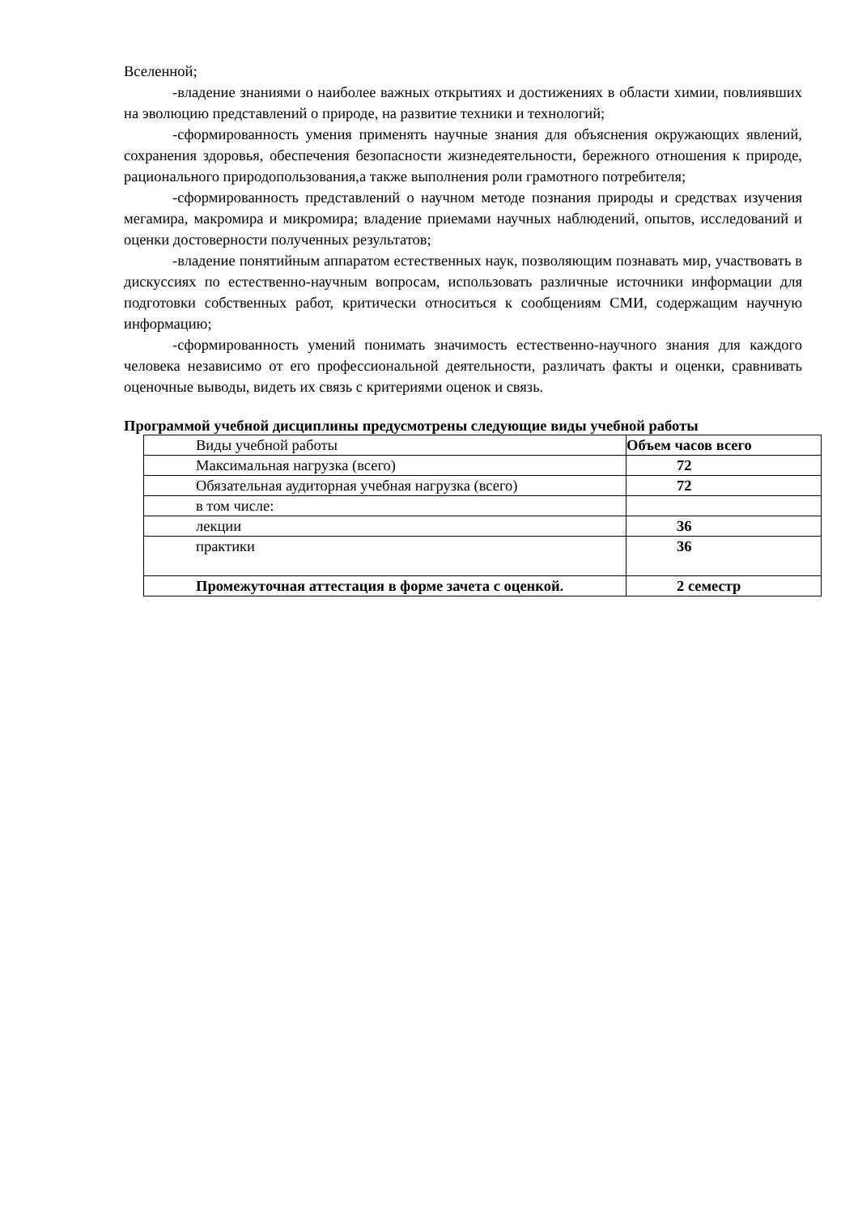Вселенной;
-владение знаниями о наиболее важных открытиях и достижениях в области химии, повлиявших на эволюцию представлений о природе, на развитие техники и технологий;
-сформированность умения применять научные знания для объяснения окружающих явлений, сохранения здоровья, обеспечения безопасности жизнедеятельности, бережного отношения к природе, рационального природопользования,а также выполнения роли грамотного потребителя;
-сформированность представлений о научном методе познания природы и средствах изучения мегамира, макромира и микромира; владение приемами научных наблюдений, опытов, исследований и оценки достоверности полученных результатов;
-владение понятийным аппаратом естественных наук, позволяющим познавать мир, участвовать в дискуссиях по естественно-научным вопросам, использовать различные источники информации для подготовки собственных работ, критически относиться к сообщениям СМИ, содержащим научную информацию;
-сформированность умений понимать значимость естественно-научного знания для каждого человека независимо от его профессиональной деятельности, различать факты и оценки, сравнивать оценочные выводы, видеть их связь с критериями оценок и связь.
Программой учебной дисциплины предусмотрены следующие виды учебной работы
| Виды учебной работы | Объем часов всего |
| Максимальная нагрузка (всего) | 72 |
| Обязательная аудиторная учебная нагрузка (всего) | 72 |
| в том числе: | |
| лекции | 36 |
| практики | 36 |
| Промежуточная аттестация в форме зачета с оценкой. | 2 семестр |